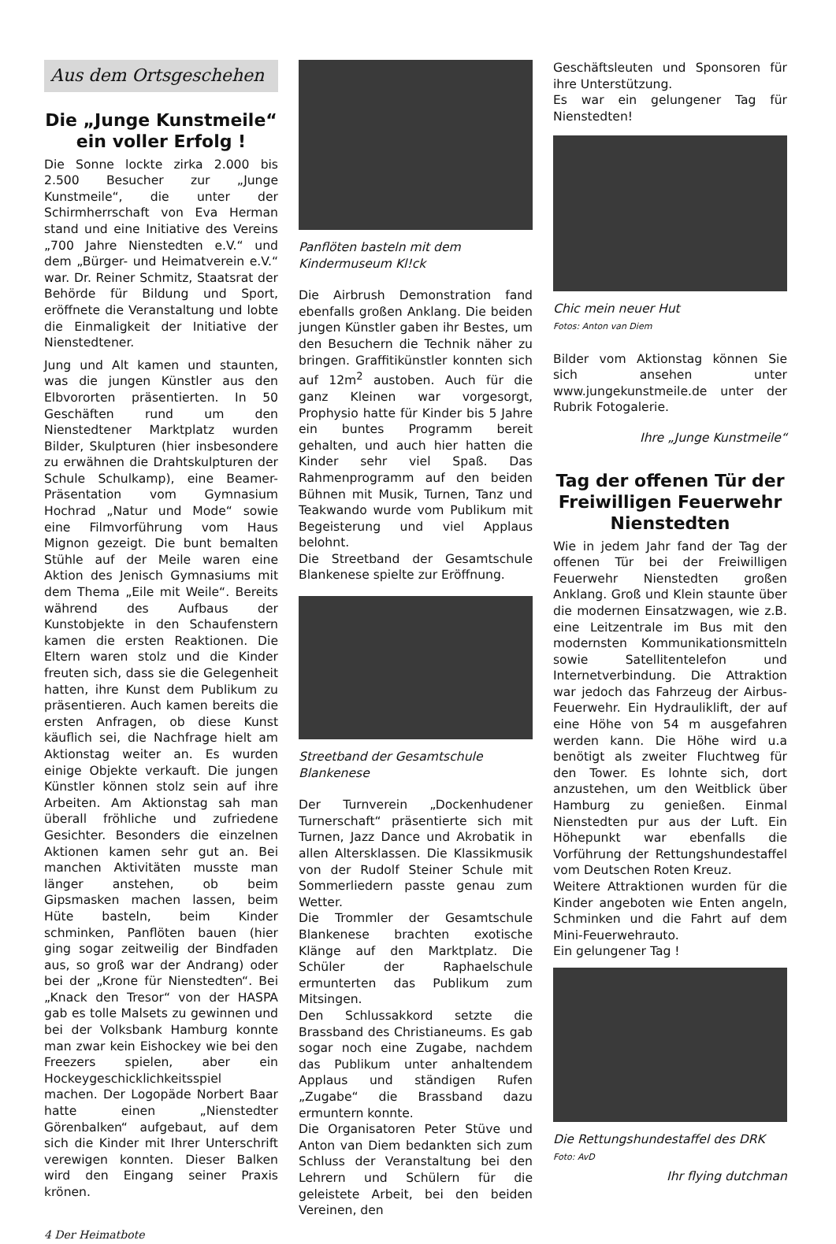Aus dem Ortsgeschehen
Die „Junge Kunstmeile“ ein voller Erfolg !
Die Sonne lockte zirka 2.000 bis 2.500 Besucher zur „Junge Kunstmeile“, die unter der Schirmherrschaft von Eva Herman stand und eine Initiative des Vereins „700 Jahre Nienstedten e.V.“ und dem „Bürger- und Heimatverein e.V.“ war. Dr. Reiner Schmitz, Staatsrat der Behörde für Bildung und Sport, eröffnete die Veranstaltung und lobte die Einmaligkeit der Initiative der Nienstedtener.
Jung und Alt kamen und staunten, was die jungen Künstler aus den Elbvororten präsentierten. In 50 Geschäften rund um den Nienstedtener Marktplatz wurden Bilder, Skulpturen (hier insbesondere zu erwähnen die Drahtskulpturen der Schule Schulkamp), eine Beamer-Präsentation vom Gymnasium Hochrad „Natur und Mode“ sowie eine Filmvorführung vom Haus Mignon gezeigt. Die bunt bemalten Stühle auf der Meile waren eine Aktion des Jenisch Gymnasiums mit dem Thema „Eile mit Weile“. Bereits während des Aufbaus der Kunstobjekte in den Schaufenstern kamen die ersten Reaktionen. Die Eltern waren stolz und die Kinder freuten sich, dass sie die Gelegenheit hatten, ihre Kunst dem Publikum zu präsentieren. Auch kamen bereits die ersten Anfragen, ob diese Kunst käuflich sei, die Nachfrage hielt am Aktionstag weiter an. Es wurden einige Objekte verkauft. Die jungen Künstler können stolz sein auf ihre Arbeiten. Am Aktionstag sah man überall fröhliche und zufriedene Gesichter. Besonders die einzelnen Aktionen kamen sehr gut an. Bei manchen Aktivitäten musste man länger anstehen, ob beim Gipsmasken machen lassen, beim Hüte basteln, beim Kinder schminken, Panflöten bauen (hier ging sogar zeitweilig der Bindfaden aus, so groß war der Andrang) oder bei der „Krone für Nienstedten“. Bei „Knack den Tresor“ von der HASPA gab es tolle Malsets zu gewinnen und bei der Volksbank Hamburg konnte man zwar kein Eishockey wie bei den Freezers spielen, aber ein Hockeygeschicklichkeitsspiel machen. Der Logopäde Norbert Baar hatte einen „Nienstedter Görenbalken“ aufgebaut, auf dem sich die Kinder mit Ihrer Unterschrift verewigen konnten. Dieser Balken wird den Eingang seiner Praxis krönen.
Panflöten basteln mit dem Kindermuseum Kl!ck
Die Airbrush Demonstration fand ebenfalls großen Anklang. Die beiden jungen Künstler gaben ihr Bestes, um den Besuchern die Technik näher zu bringen. Graffitikünstler konnten sich auf 12m<sup>2</sup> austoben. Auch für die ganz Kleinen war vorgesorgt, Prophysio hatte für Kinder bis 5 Jahre ein buntes Programm bereit gehalten, und auch hier hatten die Kinder sehr viel Spaß. Das Rahmenprogramm auf den beiden Bühnen mit Musik, Turnen, Tanz und Teakwando wurde vom Publikum mit Begeisterung und viel Applaus belohnt.
Die Streetband der Gesamtschule Blankenese spielte zur Eröffnung.
Streetband der Gesamtschule Blankenese
Der Turnverein „Dockenhudener Turnerschaft“ präsentierte sich mit Turnen, Jazz Dance und Akrobatik in allen Altersklassen. Die Klassikmusik von der Rudolf Steiner Schule mit Sommerliedern passte genau zum Wetter.
Die Trommler der Gesamtschule Blankenese brachten exotische Klänge auf den Marktplatz. Die Schüler der Raphaelschule ermunterten das Publikum zum Mitsingen.
Den Schlussakkord setzte die Brassband des Christianeums. Es gab sogar noch eine Zugabe, nachdem das Publikum unter anhaltendem Applaus und ständigen Rufen „Zugabe“ die Brassband dazu ermuntern konnte.
Die Organisatoren Peter Stüve und Anton van Diem bedankten sich zum Schluss der Veranstaltung bei den Lehrern und Schülern für die geleistete Arbeit, bei den beiden Vereinen, den
Geschäftsleuten und Sponsoren für ihre Unterstützung.
Es war ein gelungener Tag für Nienstedten!
Chic mein neuer Hut
Fotos: Anton van Diem
Bilder vom Aktionstag können Sie sich ansehen unter www.jungekunstmeile.de unter der Rubrik Fotogalerie.
Ihre „Junge Kunstmeile“
Tag der offenen Tür der Freiwilligen Feuerwehr Nienstedten
Wie in jedem Jahr fand der Tag der offenen Tür bei der Freiwilligen Feuerwehr Nienstedten großen Anklang. Groß und Klein staunte über die modernen Einsatzwagen, wie z.B. eine Leitzentrale im Bus mit den modernsten Kommunikationsmitteln sowie Satellitentelefon und Internetverbindung. Die Attraktion war jedoch das Fahrzeug der Airbus-Feuerwehr. Ein Hydrauliklift, der auf eine Höhe von 54 m ausgefahren werden kann. Die Höhe wird u.a benötigt als zweiter Fluchtweg für den Tower. Es lohnte sich, dort anzustehen, um den Weitblick über Hamburg zu genießen. Einmal Nienstedten pur aus der Luft. Ein Höhepunkt war ebenfalls die Vorführung der Rettungshundestaffel vom Deutschen Roten Kreuz.
Weitere Attraktionen wurden für die Kinder angeboten wie Enten angeln, Schminken und die Fahrt auf dem Mini-Feuerwehrauto.
Ein gelungener Tag !
Die Rettungshundestaffel des DRK
Foto: AvD
Ihr flying dutchman
4 Der Heimatbote